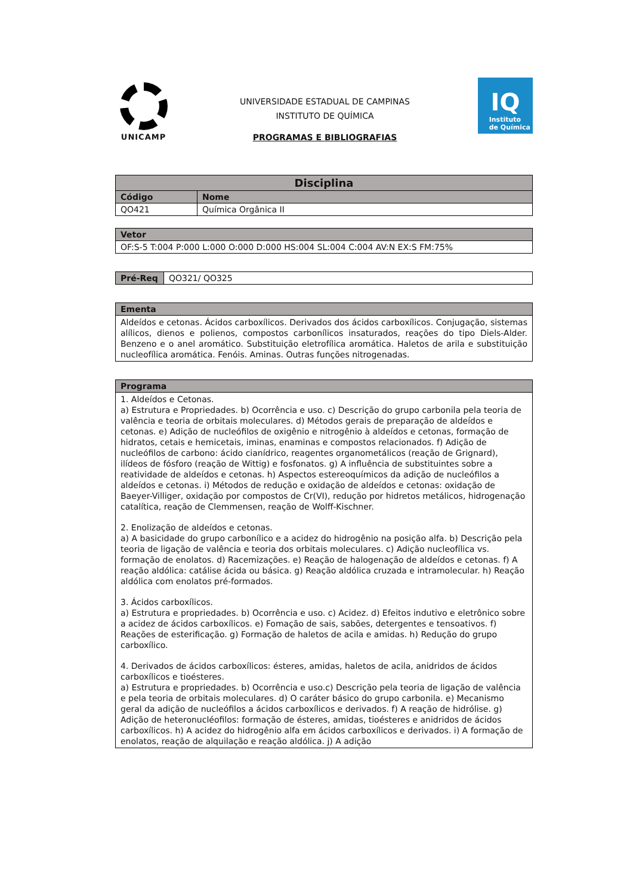UNICAMP
UNIVERSIDADE ESTADUAL DE CAMPINAS
INSTITUTO DE QUÍMICA
PROGRAMAS E BIBLIOGRAFIAS
IQ
Instituto
de Química
| Disciplina | |
| --- | --- |
| Código | Nome |
| QO421 | Química Orgânica II |
| Vetor |
| --- |
| OF:S-5 T:004 P:000 L:000 O:000 D:000 HS:004 SL:004 C:004 AV:N EX:S FM:75% |
| Pré-Req | QO321/ QO325 |
| Ementa |
| --- |
| Aldeídos e cetonas. Ácidos carboxílicos. Derivados dos ácidos carboxílicos. Conjugação, sistemas alílicos, dienos e polienos, compostos carbonílicos insaturados, reações do tipo Diels-Alder. Benzeno e o anel aromático. Substituição eletrofílica aromática. Haletos de arila e substituição nucleofílica aromática. Fenóis. Aminas. Outras funções nitrogenadas. |
| Programa |
| --- |
| 1. Aldeídos e Cetonas. a) Estrutura e Propriedades. b) Ocorrência e uso. c) Descrição do grupo carbonila pela teoria de valência e teoria de orbitais moleculares. d) Métodos gerais de preparação de aldeídos e cetonas. e) Adição de nucleófilos de oxigênio e nitrogênio à aldeídos e cetonas, formação de hidratos, cetais e hemicetais, iminas, enaminas e compostos relacionados. f) Adição de nucleófilos de carbono: ácido cianídrico, reagentes organometálicos (reação de Grignard), ilídeos de fósforo (reação de Wittig) e fosfonatos. g) A influência de substituintes sobre a reatividade de aldeídos e cetonas. h) Aspectos estereoquímicos da adição de nucleófilos a aldeídos e cetonas. i) Métodos de redução e oxidação de aldeídos e cetonas: oxidação de Baeyer-Villiger, oxidação por compostos de Cr(VI), redução por hidretos metálicos, hidrogenação catalítica, reação de Clemmensen, reação de Wolff-Kischner. 2. Enolização de aldeídos e cetonas. a) A basicidade do grupo carbonílico e a acidez do hidrogênio na posição alfa. b) Descrição pela teoria de ligação de valência e teoria dos orbitais moleculares. c) Adição nucleofílica vs. formação de enolatos. d) Racemizações. e) Reação de halogenação de aldeídos e cetonas. f) A reação aldólica: catálise ácida ou básica. g) Reação aldólica cruzada e intramolecular. h) Reação aldólica com enolatos pré-formados. 3. Ácidos carboxílicos. a) Estrutura e propriedades. b) Ocorrência e uso. c) Acidez. d) Efeitos indutivo e eletrônico sobre a acidez de ácidos carboxílicos. e) Fomação de sais, sabões, detergentes e tensoativos. f) Reações de esterificação. g) Formação de haletos de acila e amidas. h) Redução do grupo carboxílico. 4. Derivados de ácidos carboxílicos: ésteres, amidas, haletos de acila, anidridos de ácidos carboxílicos e tioésteres. a) Estrutura e propriedades. b) Ocorrência e uso.c) Descrição pela teoria de ligação de valência e pela teoria de orbitais moleculares. d) O caráter básico do grupo carbonila. e) Mecanismo geral da adição de nucleófilos a ácidos carboxílicos e derivados. f) A reação de hidrólise. g) Adição de heteronucléofilos: formação de ésteres, amidas, tioésteres e anidridos de ácidos carboxílicos. h) A acidez do hidrogênio alfa em ácidos carboxílicos e derivados. i) A formação de enolatos, reação de alquilação e reação aldólica. j) A adição |